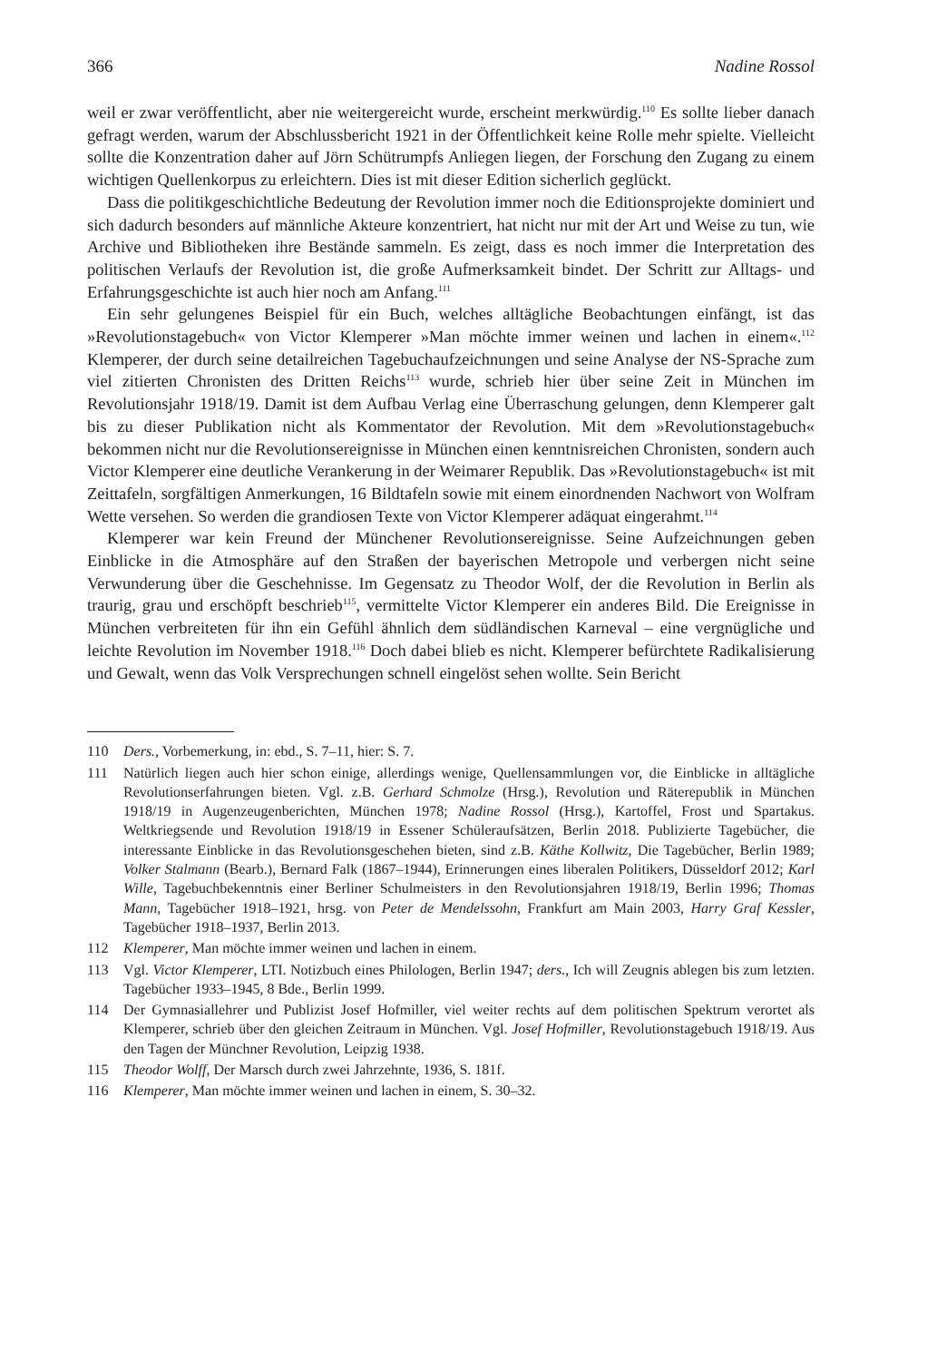366 Nadine Rossol
weil er zwar veröffentlicht, aber nie weitergereicht wurde, erscheint merkwürdig.<sup>110</sup> Es sollte lieber danach gefragt werden, warum der Abschlussbericht 1921 in der Öffentlichkeit keine Rolle mehr spielte. Vielleicht sollte die Konzentration daher auf Jörn Schütrumpfs Anliegen liegen, der Forschung den Zugang zu einem wichtigen Quellenkorpus zu erleichtern. Dies ist mit dieser Edition sicherlich geglückt.
Dass die politikgeschichtliche Bedeutung der Revolution immer noch die Editionsprojekte dominiert und sich dadurch besonders auf männliche Akteure konzentriert, hat nicht nur mit der Art und Weise zu tun, wie Archive und Bibliotheken ihre Bestände sammeln. Es zeigt, dass es noch immer die Interpretation des politischen Verlaufs der Revolution ist, die große Aufmerksamkeit bindet. Der Schritt zur Alltags- und Erfahrungsgeschichte ist auch hier noch am Anfang.<sup>111</sup>
Ein sehr gelungenes Beispiel für ein Buch, welches alltägliche Beobachtungen einfängt, ist das »Revolutionstagebuch« von Victor Klemperer »Man möchte immer weinen und lachen in einem«.<sup>112</sup> Klemperer, der durch seine detailreichen Tagebuchaufzeichnungen und seine Analyse der NS-Sprache zum viel zitierten Chronisten des Dritten Reichs<sup>113</sup> wurde, schrieb hier über seine Zeit in München im Revolutionsjahr 1918/19. Damit ist dem Aufbau Verlag eine Überraschung gelungen, denn Klemperer galt bis zu dieser Publikation nicht als Kommentator der Revolution. Mit dem »Revolutionstagebuch« bekommen nicht nur die Revolutionsereignisse in München einen kenntnisreichen Chronisten, sondern auch Victor Klemperer eine deutliche Verankerung in der Weimarer Republik. Das »Revolutionstagebuch« ist mit Zeittafeln, sorgfältigen Anmerkungen, 16 Bildtafeln sowie mit einem einordnenden Nachwort von Wolfram Wette versehen. So werden die grandiosen Texte von Victor Klemperer adäquat eingerahmt.<sup>114</sup>
Klemperer war kein Freund der Münchener Revolutionsereignisse. Seine Aufzeichnungen geben Einblicke in die Atmosphäre auf den Straßen der bayerischen Metropole und verbergen nicht seine Verwunderung über die Geschehnisse. Im Gegensatz zu Theodor Wolf, der die Revolution in Berlin als traurig, grau und erschöpft beschrieb<sup>115</sup>, vermittelte Victor Klemperer ein anderes Bild. Die Ereignisse in München verbreiteten für ihn ein Gefühl ähnlich dem südländischen Karneval – eine vergnügliche und leichte Revolution im November 1918.<sup>116</sup> Doch dabei blieb es nicht. Klemperer befürchtete Radikalisierung und Gewalt, wenn das Volk Versprechungen schnell eingelöst sehen wollte. Sein Bericht
110 Ders., Vorbemerkung, in: ebd., S. 7–11, hier: S. 7.
111 Natürlich liegen auch hier schon einige, allerdings wenige, Quellensammlungen vor, die Einblicke in alltägliche Revolutionserfahrungen bieten. Vgl. z.B. Gerhard Schmolze (Hrsg.), Revolution und Räterepublik in München 1918/19 in Augenzeugenberichten, München 1978; Nadine Rossol (Hrsg.), Kartoffel, Frost und Spartakus. Weltkriegsende und Revolution 1918/19 in Essener Schüleraufsätzen, Berlin 2018. Publizierte Tagebücher, die interessante Einblicke in das Revolutionsgeschehen bieten, sind z.B. Käthe Kollwitz, Die Tagebücher, Berlin 1989; Volker Stalmann (Bearb.), Bernard Falk (1867–1944), Erinnerungen eines liberalen Politikers, Düsseldorf 2012; Karl Wille, Tagebuchbekenntnis einer Berliner Schulmeisters in den Revolutionsjahren 1918/19, Berlin 1996; Thomas Mann, Tagebücher 1918–1921, hrsg. von Peter de Mendelssohn, Frankfurt am Main 2003, Harry Graf Kessler, Tagebücher 1918–1937, Berlin 2013.
112 Klemperer, Man möchte immer weinen und lachen in einem.
113 Vgl. Victor Klemperer, LTI. Notizbuch eines Philologen, Berlin 1947; ders., Ich will Zeugnis ablegen bis zum letzten. Tagebücher 1933–1945, 8 Bde., Berlin 1999.
114 Der Gymnasiallehrer und Publizist Josef Hofmiller, viel weiter rechts auf dem politischen Spektrum verortet als Klemperer, schrieb über den gleichen Zeitraum in München. Vgl. Josef Hofmiller, Revolutionstagebuch 1918/19. Aus den Tagen der Münchner Revolution, Leipzig 1938.
115 Theodor Wolff, Der Marsch durch zwei Jahrzehnte, 1936, S. 181f.
116 Klemperer, Man möchte immer weinen und lachen in einem, S. 30–32.